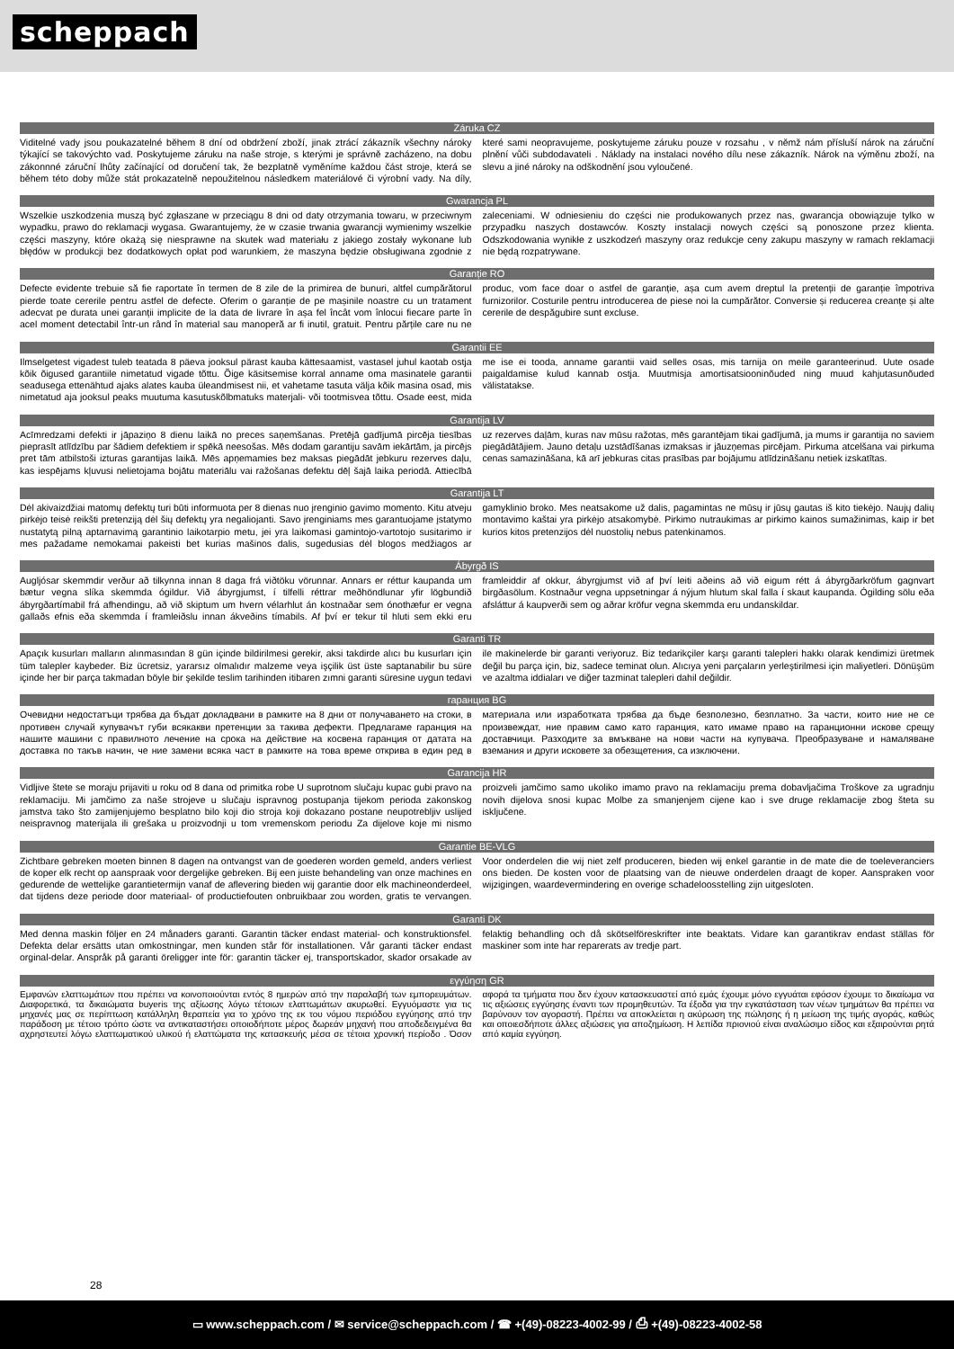scheppach
Záruka CZ
Viditelné vady jsou poukazatelné během 8 dní od obdržení zboží, jinak ztrácí zákazník všechny nároky týkající se takovýchto vad. Poskytujeme záruku na naše stroje, s kterými je správně zacházeno, na dobu zákonnné záruční lhůty začínající od doručení tak, že bezplatně vyměníme každou část stroje, která se během této doby může stát prokazatelně nepoužitelnou následkem materiálové či výrobní vady. Na díly, které sami neopravujeme, poskytujeme záruku pouze v rozsahu , v němž nám přísluší nárok na záruční plnění vůči subdodavateli . Náklady na instalaci nového dílu nese zákazník. Nárok na výměnu zboží, na slevu a jiné nároky na odškodnění jsou vyloučené.
Gwarancja PL
Wszelkie uszkodzenia muszą być zgłaszane w przeciągu 8 dni od daty otrzymania towaru, w przeciwnym wypadku, prawo do reklamacji wygasa. Gwarantujemy, że w czasie trwania gwarancji wymienimy wszelkie części maszyny, które okażą się niesprawne na skutek wad materiału z jakiego zostały wykonane lub błędów w produkcji bez dodatkowych opłat pod warunkiem, że maszyna będzie obsługiwana zgodnie z zaleceniami. W odniesieniu do części nie produkowanych przez nas, gwarancja obowiązuje tylko w przypadku naszych dostawców. Koszty instalacji nowych części są ponoszone przez klienta. Odszkodowania wynikłe z uszkodzeń maszyny oraz redukcje ceny zakupu maszyny w ramach reklamacji nie będą rozpatrywane.
Garanție RO
Defecte evidente trebuie să fie raportate în termen de 8 zile de la primirea de bunuri, altfel cumpărătorul pierde toate cererile pentru astfel de defecte. Oferim o garanție de pe mașinile noastre cu un tratament adecvat pe durata unei garanții implicite de la data de livrare în așa fel încât vom înlocui fiecare parte în acel moment detectabil într-un rând în material sau manoperă ar fi inutil, gratuit. Pentru părțile care nu ne produc, vom face doar o astfel de garanție, așa cum avem dreptul la pretenții de garanție împotriva furnizorilor. Costurile pentru introducerea de piese noi la cumpărător. Conversie și reducerea creanțe și alte cererile de despăgubire sunt excluse.
Garantii EE
Ilmselgetest vigadest tuleb teatada 8 päeva jooksul pärast kauba kättesaamist, vastasel juhul kaotab ostja kõik õigused garantiile nimetatud vigade tõttu. Õige käsitsemise korral anname oma masinatele garantii seadusega ettenähtud ajaks alates kauba üleandmisest nii, et vahetame tasuta välja kõik masina osad, mis nimetatud aja jooksul peaks muutuma kasutuskõlbmatuks materjali- või tootmisvea tõttu. Osade eest, mida me ise ei tooda, anname garantii vaid selles osas, mis tarnija on meile garanteerinud. Uute osade paigaldamise kulud kannab ostja. Muutmisja amortisatsiooninõuded ning muud kahjutasunõuded välistatakse.
Garantija LV
Acīmredzami defekti ir jāpaziņo 8 dienu laikā no preces saņemšanas. Pretējā gadījumā pircēja tiesības pieprasīt atlīdzību par šādiem defektiem ir spēkā neesošas. Mēs dodam garantiju savām iekārtām, ja pircējs pret tām atbilstoši izturas garantijas laikā. Mēs apņemamies bez maksas piegādāt jebkuru rezerves daļu, kas iespējams kļuvusi nelietojama bojātu materiālu vai ražošanas defektu dēļ šajā laika periodā. Attiecībā uz rezerves daļām, kuras nav mūsu ražotas, mēs garantējam tikai gadījumā, ja mums ir garantija no saviem piegādātājiem. Jauno detaļu uzstādīšanas izmaksas ir jāuzņemas pircējam. Pirkuma atcelšana vai pirkuma cenas samazināšana, kā arī jebkuras citas prasības par bojājumu atlīdzināšanu netiek izskatītas.
Garantija LT
Dėl akivaizdžiai matomų defektų turi būti informuota per 8 dienas nuo įrenginio gavimo momento. Kitu atveju pirkėjo teisė reikšti pretenziją dėl šių defektų yra negaliojanti. Savo įrenginiams mes garantuojame įstatymo nustatytą pilną aptarnavimą garantinio laikotarpio metu, jei yra laikomasi gamintojo-vartotojo susitarimo ir mes pažadame nemokamai pakeisti bet kurias mašinos dalis, sugedusias dėl blogos medžiagos ar gamyklinio broko. Mes neatsakome už dalis, pagamintas ne mūsų ir jūsų gautas iš kito tiekėjo. Naujų dalių montavimo kaštai yra pirkėjo atsakomybė. Pirkimo nutraukimas ar pirkimo kainos sumažinimas, kaip ir bet kurios kitos pretenzijos dėl nuostolių nebus patenkinamos.
Ábyrgð IS
Augljósar skemmdir verður að tilkynna innan 8 daga frá viðtöku vörunnar. Annars er réttur kaupanda um bætur vegna slíka skemmda ógildur. Við ábyrgjumst, í tilfelli réttrar meðhöndlunar yfir lögbundið ábyrgðartímabil frá afhendingu, að við skiptum um hvern vélarhlut án kostnaðar sem ónothæfur er vegna gallaðs efnis eða skemmda í framleiðslu innan ákveðins tímabils. Af því er tekur til hluti sem ekki eru framleiddir af okkur, ábyrgjumst við af því leiti aðeins að við eigum rétt á ábyrgðarkröfum gagnvart birgðasölum. Kostnaður vegna uppsetningar á nýjum hlutum skal falla í skaut kaupanda. Ógilding sölu eða afsláttur á kaupverði sem og aðrar kröfur vegna skemmda eru undanskildar.
Garanti TR
Apaçık kusurları malların alınmasından 8 gün içinde bildirilmesi gerekir, aksi takdirde alıcı bu kusurları için tüm talepler kaybeder. Biz ücretsiz, yararsız olmalıdır malzeme veya işçilik üst üste saptanabilir bu süre içinde her bir parça takmadan böyle bir şekilde teslim tarihinden itibaren zımni garanti süresine uygun tedavi ile makinelerde bir garanti veriyoruz. Biz tedarikçiler karşı garanti talepleri hakkı olarak kendimizi üretmek değil bu parça için, biz, sadece teminat olun. Alıcıya yeni parçaların yerleştirilmesi için maliyetleri. Dönüşüm ve azaltma iddiaları ve diğer tazminat talepleri dahil değildir.
гаранция BG
Очевидни недостатъци трябва да бъдат докладвани в рамките на 8 дни от получаването на стоки, в противен случай купувачът губи всякакви претенции за такива дефекти. Предлагаме гаранция на нашите машини с правилното лечение на срока на действие на косвена гаранция от датата на доставка по такъв начин, че ние замени всяка част в рамките на това време открива в един ред в материала или изработката трябва да бъде безполезно, безплатно. За части, които ние не се произвеждат, ние правим само като гаранция, като имаме право на гаранционни искове срещу доставчици. Разходите за вмъкване на нови части на купувача. Преобразуване и намаляване вземания и други исковете за обезщетения, са изключени.
Garancija HR
Vidljive štete se moraju prijaviti u roku od 8 dana od primitka robe U suprotnom slučaju kupac gubi pravo na reklamaciju. Mi jamčimo za naše strojeve u slučaju ispravnog postupanja tijekom perioda zakonskog jamstva tako što zamijenjujemo besplatno bilo koji dio stroja koji dokazano postane neupotrebljiv uslijed neispravnog materijala ili grešaka u proizvodnji u tom vremenskom periodu Za dijelove koje mi nismo proizveli jamčimo samo ukoliko imamo pravo na reklamaciju prema dobavljačima Troškove za ugradnju novih dijelova snosi kupac Molbe za smanjenjem cijene kao i sve druge reklamacije zbog šteta su isključene.
Garantie BE-VLG
Zichtbare gebreken moeten binnen 8 dagen na ontvangst van de goederen worden gemeld, anders verliest de koper elk recht op aanspraak voor dergelijke gebreken. Bij een juiste behandeling van onze machines en gedurende de wettelijke garantietermijn vanaf de aflevering bieden wij garantie door elk machineonderdeel, dat tijdens deze periode door materiaal- of productiefouten onbruikbaar zou worden, gratis te vervangen. Voor onderdelen die wij niet zelf produceren, bieden wij enkel garantie in de mate die de toeleveranciers ons bieden. De kosten voor de plaatsing van de nieuwe onderdelen draagt de koper. Aanspraken voor wijzigingen, waardevermindering en overige schadeloosstelling zijn uitgesloten.
Garanti DK
Med denna maskin följer en 24 månaders garanti. Garantin täcker endast material- och konstruktionsfel. Defekta delar ersätts utan omkostningar, men kunden står för installationen. Vår garanti täcker endast orginal-delar. Anspråk på garanti öreligger inte för: garantin täcker ej, transportskador, skador orsakade av felaktig behandling och då skötselföreskrifter inte beaktats. Vidare kan garantikrav endast ställas för maskiner som inte har reparerats av tredje part.
εγγύηση GR
Εμφανών ελαττωμάτων που πρέπει να κοινοποιούνται εντός 8 ημερών από την παραλαβή των εμπορευμάτων. Διαφορετικά, τα δικαιώματα buyeris της αξίωσης λόγω τέτοιων ελαττωμάτων ακυρωθεί. Εγγυόμαστε για τις μηχανές μας σε περίπτωση κατάλληλη θεραπεία για το χρόνο της εκ του νόμου περιόδου εγγύησης από την παράδοση με τέτοιο τρόπο ώστε να αντικαταστήσει οποιοδήποτε μέρος δωρεάν μηχανή που αποδεδειγμένα θα αχρηστευτεί λόγω ελαττωματικού υλικού ή ελαττώματα της κατασκευής μέσα σε τέτοια χρονική περίοδο . Όσον αφορά τα τμήματα που δεν έχουν κατασκευαστεί από εμάς έχουμε μόνο εγγυάται εφόσον έχουμε το δικαίωμα να τις αξιώσεις εγγύησης έναντι των προμηθευτών. Τα έξοδα για την εγκατάσταση των νέων τμημάτων θα πρέπει να βαρύνουν τον αγοραστή. Πρέπει να αποκλείεται η ακύρωση της πώλησης ή η μείωση της τιμής αγοράς, καθώς και οποιεσδήποτε άλλες αξιώσεις για αποζημίωση. Η λεπίδα πριονιού είναι αναλώσιμο είδος και εξαιρούνται ρητά από καμία εγγύηση.
28
▭ www.scheppach.com / ✉ service@scheppach.com / ☎ +(49)-08223-4002-99 / ⎙ +(49)-08223-4002-58